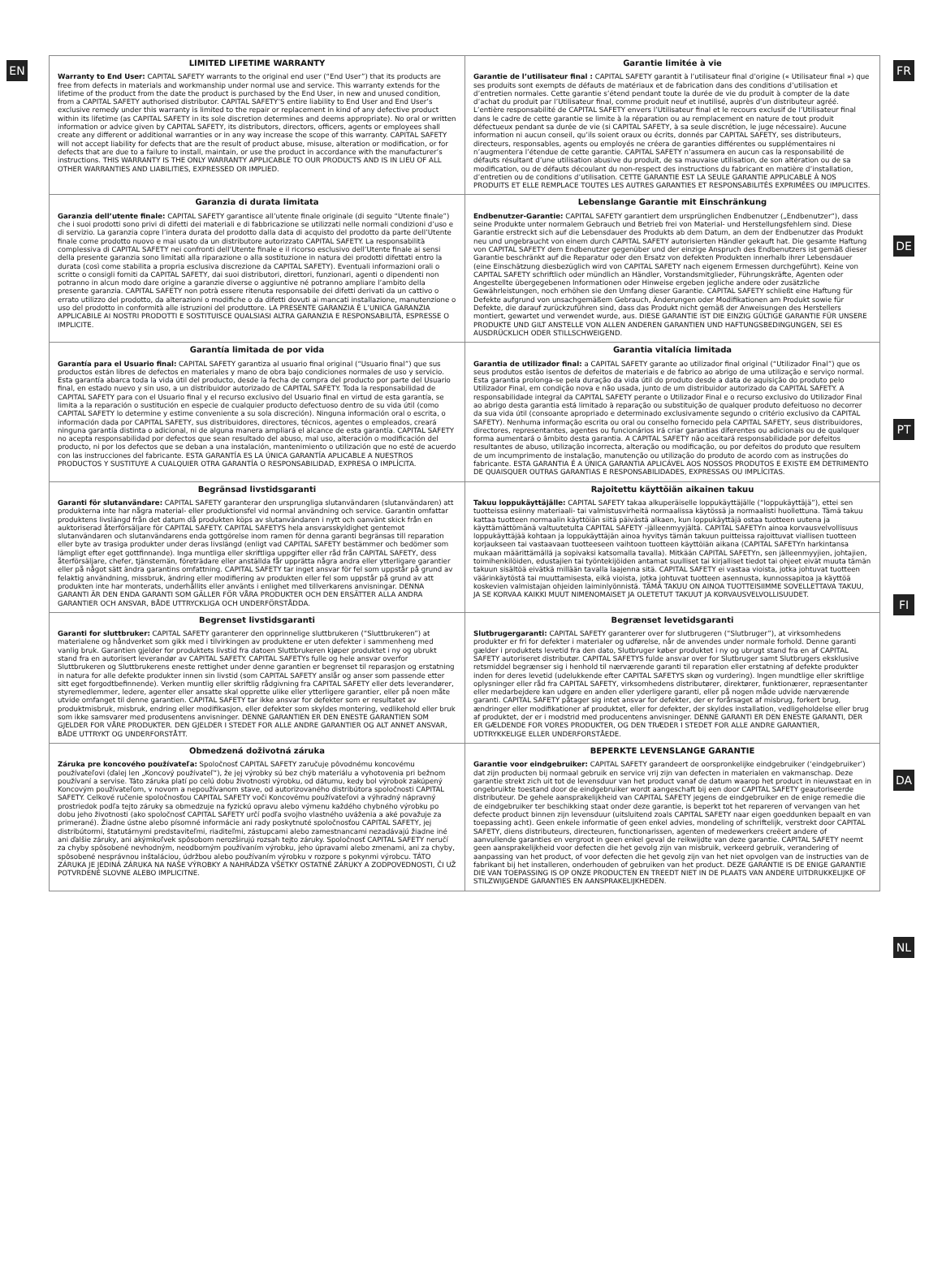EN
LIMITED LIFETIME WARRANTY
Warranty to End User: CAPITAL SAFETY warrants to the original end user (“End User”) that its products are free from defects in materials and workmanship under normal use and service. This warranty extends for the lifetime of the product from the date the product is purchased by the End User, in new and unused condition, from a CAPITAL SAFETY authorised distributor. CAPITAL SAFETY’S entire liability to End User and End User’s exclusive remedy under this warranty is limited to the repair or replacement in kind of any defective product within its lifetime (as CAPITAL SAFETY in its sole discretion determines and deems appropriate). No oral or written information or advice given by CAPITAL SAFETY, its distributors, directors, officers, agents or employees shall create any different or additional warranties or in any way increase the scope of this warranty. CAPITAL SAFETY will not accept liability for defects that are the result of product abuse, misuse, alteration or modification, or for defects that are due to a failure to install, maintain, or use the product in accordance with the manufacturer’s instructions. THIS WARRANTY IS THE ONLY WARRANTY APPLICABLE TO OUR PRODUCTS AND IS IN LIEU OF ALL OTHER WARRANTIES AND LIABILITIES, EXPRESSED OR IMPLIED.
Garantie limitée à vie
Garantie de l’utilisateur final : CAPITAL SAFETY garantit à l’utilisateur final d’origine (« Utilisateur final ») que ses produits sont exempts de défauts de matériaux et de fabrication dans des conditions d’utilisation et d’entretien normales. Cette garantie s’étend pendant toute la durée de vie du produit à compter de la date d’achat du produit par l’Utilisateur final, comme produit neuf et inutilisé, auprès d’un distributeur agréé. L’entière responsabilité de CAPITAL SAFETY envers l’Utilisateur final et le recours exclusif de l’Utilisateur final dans le cadre de cette garantie se limite à la réparation ou au remplacement en nature de tout produit défectueux pendant sa durée de vie (si CAPITAL SAFETY, à sa seule discrétion, le juge nécessaire). Aucune information ni aucun conseil, qu’ils soient oraux ou écrits, donnés par CAPITAL SAFETY, ses distributeurs, directeurs, responsables, agents ou employés ne créera de garanties différentes ou supplémentaires ni n’augmentera l’étendue de cette garantie. CAPITAL SAFETY n’assumera en aucun cas la responsabilité de défauts résultant d’une utilisation abusive du produit, de sa mauvaise utilisation, de son altération ou de sa modification, ou de défauts découlant du non-respect des instructions du fabricant en matière d’installation, d’entretien ou de conditions d’utilisation. CETTE GARANTIE EST LA SEULE GARANTIE APPLICABLE À NOS PRODUITS ET ELLE REMPLACE TOUTES LES AUTRES GARANTIES ET RESPONSABILITÉS EXPRIMÉES OU IMPLICITES.
Garanzia di durata limitata
Garanzia dell’utente finale: CAPITAL SAFETY garantisce all’utente finale originale (di seguito “Utente finale”) che i suoi prodotti sono privi di difetti dei materiali e di fabbricazione se utilizzati nelle normali condizioni d’uso e di servizio. La garanzia copre l’intera durata del prodotto dalla data di acquisto del prodotto da parte dell’Utente finale come prodotto nuovo e mai usato da un distributore autorizzato CAPITAL SAFETY. La responsabilità complessiva di CAPITAL SAFETY nei confronti dell’Utente finale e il ricorso esclusivo dell’Utente finale ai sensi della presente garanzia sono limitati alla riparazione o alla sostituzione in natura dei prodotti difettati entro la durata (così come stabilita a propria esclusiva discrezione da CAPITAL SAFETY). Eventuali informazioni orali o scritte o consigli forniti da CAPITAL SAFETY, dai suoi distributori, direttori, funzionari, agenti o dipendenti non potranno in alcun modo dare origine a garanzie diverse o aggiuntive né potranno ampliare l’ambito della presente garanzia. CAPITAL SAFETY non potrà essere ritenuta responsabile dei difetti derivati da un cattivo o errato utilizzo del prodotto, da alterazioni o modifiche o da difetti dovuti ai mancati installazione, manutenzione o uso del prodotto in conformità alle istruzioni del produttore. LA PRESENTE GARANZIA È L’UNICA GARANZIA APPLICABILE AI NOSTRI PRODOTTI E SOSTITUISCE QUALSIASI ALTRA GARANZIA E RESPONSABILITÀ, ESPRESSE O IMPLICITE.
Lebenslange Garantie mit Einschränkung
Endbenutzer-Garantie: CAPITAL SAFETY garantiert dem ursprünglichen Endbenutzer („Endbenutzer“), dass seine Produkte unter normalem Gebrauch und Betrieb frei von Material- und Herstellungsfehlern sind. Diese Garantie erstreckt sich auf die Lebensdauer des Produkts ab dem Datum, an dem der Endbenutzer das Produkt neu und ungebraucht von einem durch CAPITAL SAFETY autorisierten Händler gekauft hat. Die gesamte Haftung von CAPITAL SAFETY dem Endbenutzer gegenüber und der einzige Anspruch des Endbenutzers ist gemäß dieser Garantie beschränkt auf die Reparatur oder den Ersatz von defekten Produkten innerhalb ihrer Lebensdauer (eine Einschätzung diesbezüglich wird von CAPITAL SAFETY nach eigenem Ermessen durchgeführt). Keine von CAPITAL SAFETY schriftlich oder mündlich an Händler, Vorstandsmitglieder, Führungskräfte, Agenten oder Angestellte übergegebenen Informationen oder Hinweise ergeben jegliche andere oder zusätzliche Gewährleistungen, noch erhöhen sie den Umfang dieser Garantie. CAPITAL SAFETY schließt eine Haftung für Defekte aufgrund von unsachgemäßem Gebrauch, Änderungen oder Modifikationen am Produkt sowie für Defekte, die darauf zurückzuführen sind, dass das Produkt nicht gemäß der Anweisungen des Herstellers montiert, gewartet und verwendet wurde, aus. DIESE GARANTIE IST DIE EINZIG GÜLTIGE GARANTIE FÜR UNSERE PRODUKTE UND GILT ANSTELLE VON ALLEN ANDEREN GARANTIEN UND HAFTUNGSBEDINGUNGEN, SEI ES AUSDRÜCKLICH ODER STILLSCHWEIGEND.
Garantía limitada de por vida
Garantía para el Usuario final: CAPITAL SAFETY garantiza al usuario final original (“Usuario final”) que sus productos están libres de defectos en materiales y mano de obra bajo condiciones normales de uso y servicio. Esta garantía abarca toda la vida útil del producto, desde la fecha de compra del producto por parte del Usuario final, en estado nuevo y sin uso, a un distribuidor autorizado de CAPITAL SAFETY. Toda la responsabilidad de CAPITAL SAFETY para con el Usuario final y el recurso exclusivo del Usuario final en virtud de esta garantía, se limita a la reparación o sustitución en especie de cualquier producto defectuoso dentro de su vida útil (como CAPITAL SAFETY lo determine y estime conveniente a su sola discreción). Ninguna información oral o escrita, o información dada por CAPITAL SAFETY, sus distribuidores, directores, técnicos, agentes o empleados, creará ninguna garantía distinta o adicional, ni de alguna manera ampliará el alcance de esta garantía. CAPITAL SAFETY no acepta responsabilidad por defectos que sean resultado del abuso, mal uso, alteración o modificación del producto, ni por los defectos que se deban a una instalación, mantenimiento o utilización que no esté de acuerdo con las instrucciones del fabricante. ESTA GARANTÍA ES LA ÚNICA GARANTÍA APLICABLE A NUESTROS PRODUCTOS Y SUSTITUYE A CUALQUIER OTRA GARANTÍA O RESPONSABILIDAD, EXPRESA O IMPLÍCITA.
Garantia vitalícia limitada
Garantia de utilizador final: a CAPITAL SAFETY garante ao utilizador final original (“Utilizador Final”) que os seus produtos estão isentos de defeitos de materiais e de fabrico ao abrigo de uma utilização e serviço normal. Esta garantia prolonga-se pela duração da vida útil do produto desde a data de aquisição do produto pelo Utilizador Final, em condição nova e não usada, junto de um distribuidor autorizado da CAPITAL SAFETY. A responsabilidade integral da CAPITAL SAFETY perante o Utilizador Final e o recurso exclusivo do Utilizador Final ao abrigo desta garantia está limitado à reparação ou substituição de qualquer produto defeituoso no decorrer da sua vida útil (consoante apropriado e determinado exclusivamente segundo o critério exclusivo da CAPITAL SAFETY). Nenhuma informação escrita ou oral ou conselho fornecido pela CAPITAL SAFETY, seus distribuidores, directores, representantes, agentes ou funcionários irá criar garantias diferentes ou adicionais ou de qualquer forma aumentará o âmbito desta garantia. A CAPITAL SAFETY não aceitará responsabilidade por defeitos resultantes de abuso, utilização incorrecta, alteração ou modificação, ou por defeitos do produto que resultem de um incumprimento de instalação, manutenção ou utilização do produto de acordo com as instruções do fabricante. ESTA GARANTIA É A ÚNICA GARANTIA APLICÁVEL AOS NOSSOS PRODUTOS E EXISTE EM DETRIMENTO DE QUAISQUER OUTRAS GARANTIAS E RESPONSABILIDADES, EXPRESSAS OU IMPLÍCITAS.
Begränsad livstidsgaranti
Garanti för slutanvändare: CAPITAL SAFETY garanterar den ursprungliga slutanvändaren (slutanvändaren) att produkterna inte har några material- eller produktionsfel vid normal användning och service. Garantin omfattar produktens livslängd från det datum då produkten köps av slutanvändaren i nytt och oanvänt skick från en auktoriserad återförsäljare för CAPITAL SAFETY. CAPITAL SAFETYS hela ansvarsskyldighet gentemot slutanvändaren och slutanvändarens enda gottgörelse inom ramen för denna garanti begränsas till reparation eller byte av trasiga produkter under deras livslängd (enligt vad CAPITAL SAFETY bestämmer och bedömer som lämpligt efter eget gottfinnande). Inga muntliga eller skriftliga uppgifter eller råd från CAPITAL SAFETY, dess återförsäljare, chefer, tjänstemän, företrädare eller anställda får upprätta några andra eller ytterligare garantier eller på något sätt ändra garantins omfattning. CAPITAL SAFETY tar inget ansvar för fel som uppstår på grund av felaktig användning, missbruk, ändring eller modifiering av produkten eller fel som uppstår på grund av att produkten inte har monterats, underhållits eller använts i enlighet med tillverkarens anvisningar. DENNA GARANTI ÄR DEN ENDA GARANTI SOM GÄLLER FÖR VÅRA PRODUKTER OCH DEN ERSÄTTER ALLA ANDRA GARANTIER OCH ANSVAR, BÅDE UTTRYCKLIGA OCH UNDERFÖRSTÅDDA.
Rajoitettu käyttöiän aikainen takuu
Takuu loppukäyttäjälle: CAPITAL SAFETY takaa alkuperäiselle loppukäyttäjälle (“loppukäyttäjä”), ettei sen tuotteissa esiinny materiaali- tai valmistusvirheitä normaalissa käytössä ja normaalisti huollettuna. Tämä takuu kattaa tuotteen normaalin käyttöiän siitä päivästä alkaen, kun loppukäyttäjä ostaa tuotteen uutena ja käyttämättömänä valtuutetulta CAPITAL SAFETY -jälleenmyyjältä. CAPITAL SAFETYn ainoa korvausvelvollisuus loppukäyttäjää kohtaan ja loppukäyttäjän ainoa hyvitys tämän takuun puitteissa rajoittuvat viallisen tuotteen korjaukseen tai vastaavaan tuotteeseen vaihtoon tuotteen käyttöiän aikana (CAPITAL SAFETYn harkintansa mukaan määrittämällä ja sopivaksi katsomalla tavalla). Mitkään CAPITAL SAFETYn, sen jälleenmyyjien, johtajien, toimihenkilöiden, edustajien tai työntekijöiden antamat suulliset tai kirjalliset tiedot tai ohjeet eivät muuta tämän takuun sisältöä eivätkä millään tavalla laajenna sitä. CAPITAL SAFETY ei vastaa vioista, jotka johtuvat tuotteen väärinkäytöstä tai muuttamisesta, eikä vioista, jotka johtuvat tuotteen asennusta, kunnossapitoa ja käyttöä koskevien valmistajan ohjeiden laiminlyönnistä. TÄMÄ TAKUU ON AINOA TUOTTEISIIMME SOVELLETTAVA TAKUU, JA SE KORVAA KAIKKI MUUT NIMENOMAISET JA OLETETUT TAKUUT JA KORVAUSVELVOLLISUUDET.
Begrenset livstidsgaranti
Garanti for sluttbruker: CAPITAL SAFETY garanterer den opprinnelige sluttbrukeren (“Sluttbrukeren”) at materialene og håndverket som gikk med i tilvirkingen av produktene er uten defekter i sammenheng med vanlig bruk. Garantien gjelder for produktets livstid fra datoen Sluttbrukeren kjøper produktet i ny og ubrukt stand fra en autorisert leverandør av CAPITAL SAFETY. CAPITAL SAFETYs fulle og hele ansvar overfor Sluttbrukeren og Sluttbrukerens eneste rettighet under denne garantien er begrenset til reparasjon og erstatning in natura for alle defekte produkter innen sin livstid (som CAPITAL SAFETY anslår og anser som passende etter sitt eget forgodtbefinnende). Verken muntlig eller skriftlig rådgivning fra CAPITAL SAFETY eller dets leverandører, styremedlemmer, ledere, agenter eller ansatte skal opprette ulike eller ytterligere garantier, eller på noen måte utvide omfanget til denne garantien. CAPITAL SAFETY tar ikke ansvar for defekter som er resultatet av produktmisbruk, misbruk, endring eller modifikasjon, eller defekter som skyldes montering, vedlikehold eller bruk som ikke samsvarer med produsentens anvisninger. DENNE GARANTIEN ER DEN ENESTE GARANTIEN SOM GJELDER FOR VÅRE PRODUKTER. DEN GJELDER I STEDET FOR ALLE ANDRE GARANTIER OG ALT ANNET ANSVAR, BÅDE UTTRYKT OG UNDERFORSTÅTT.
Begrænset levetidsgaranti
Slutbrugergaranti: CAPITAL SAFETY garanterer over for slutbrugeren (“Slutbruger”), at virksomhedens produkter er fri for defekter i materialer og udførelse, når de anvendes under normale forhold. Denne garanti gælder i produktets levetid fra den dato, Slutbruger køber produktet i ny og ubrugt stand fra en af CAPITAL SAFETY autoriseret distributør. CAPITAL SAFETYS fulde ansvar over for Slutbruger samt Slutbrugers eksklusive retsmiddel begrænser sig i henhold til nærværende garanti til reparation eller erstatning af defekte produkter inden for deres levetid (udelukkende efter CAPITAL SAFETYS skøn og vurdering). Ingen mundtlige eller skriftlige oplysninger eller råd fra CAPITAL SAFETY, virksomhedens distributører, direktører, funktionærer, repræsentanter eller medarbejdere kan udgøre en anden eller yderligere garanti, eller på nogen måde udvide nærværende garanti. CAPITAL SAFETY påtager sig intet ansvar for defekter, der er forårsaget af misbrug, forkert brug, ændringer eller modifikationer af produktet, eller for defekter, der skyldes installation, vedligeholdelse eller brug af produktet, der er i modstrid med producentens anvisninger. DENNE GARANTI ER DEN ENESTE GARANTI, DER ER GÆLDENDE FOR VORES PRODUKTER, OG DEN TRÆDER I STEDET FOR ALLE ANDRE GARANTIER, UDTRYKKELIGE ELLER UNDERFORSTÅEDE.
Obmedzená doživotná záruka
Záruka pre koncového používateľa: Spoločnosť CAPITAL SAFETY zaručuje pôvodnému koncovému používateľovi (ďalej len „Koncový používateľ“), že jej výrobky sú bez chýb materiálu a vyhotovenia pri bežnom používaní a servise. Táto záruka platí po celú dobu životnosti výrobku, od dátumu, kedy bol výrobok zakúpený Koncovým používateľom, v novom a nepoužívanom stave, od autorizovaného distribútora spoločnosti CAPITAL SAFETY. Celkové ručenie spoločnosťou CAPITAL SAFETY voči Koncovému používateľovi a výhradný nápravný prostriedok podľa tejto záruky sa obmedzuje na fyzickú opravu alebo výmenu každého chybného výrobku po dobu jeho životnosti (ako spoločnosť CAPITAL SAFETY určí podľa svojho vlastného uváženia a aké považuje za primerané). Žiadne ústne alebo písomné informácie ani rady poskytnuté spoločnosťou CAPITAL SAFETY, jej distribútormi, štatutárnymi predstaviteľmi, riaditeľmi, zástupcami alebo zamestnancami nezadávajú žiadne iné ani ďalšie záruky, ani akýmkoľvek spôsobom nerozširujú rozsah tejto záruky. Spoločnosť CAPITAL SAFETY neručí za chyby spôsobené nevhodným, neodborným používaním výrobku, jeho úpravami alebo zmenami, ani za chyby, spôsobené nesprávnou inštaláciou, údržbou alebo používaním výrobku v rozpore s pokynmi výrobcu. TÁTO ZÁRUKA JE JEDINÁ ZÁRUKA NA NAŠE VÝROBKY A NAHRÁDZA VŠETKY OSTATNÉ ZÁRUKY A ZODPOVEDNOSTI, ČI UŽ POTVRDENÉ SLOVNE ALEBO IMPLICITNE.
BEPERKTE LEVENSLANGE GARANTIE
Garantie voor eindgebruiker: CAPITAL SAFETY garandeert de oorspronkelijke eindgebruiker (‘eindgebruiker’) dat zijn producten bij normaal gebruik en service vrij zijn van defecten in materialen en vakmanschap. Deze garantie strekt zich uit tot de levensduur van het product vanaf de datum waarop het product in nieuwstaat en in ongebruikte toestand door de eindgebruiker wordt aangeschaft bij een door CAPITAL SAFETY geautoriseerde distributeur. De gehele aansprakelijkheid van CAPITAL SAFETY jegens de eindgebruiker en de enige remedie die de eindgebruiker ter beschikking staat onder deze garantie, is beperkt tot het repareren of vervangen van het defecte product binnen zijn levensduur (uitsluitend zoals CAPITAL SAFETY naar eigen goeddunken bepaalt en van toepassing acht). Geen enkele informatie of geen enkel advies, mondeling of schriftelijk, verstrekt door CAPITAL SAFETY, diens distributeurs, directeuren, functionarissen, agenten of medewerkers creëert andere of aanvullende garanties en vergroot in geen enkel geval de reikwijdte van deze garantie. CAPITAL SAFETY neemt geen aansprakelijkheid voor defecten die het gevolg zijn van misbruik, verkeerd gebruik, verandering of aanpassing van het product, of voor defecten die het gevolg zijn van het niet opvolgen van de instructies van de fabrikant bij het installeren, onderhouden of gebruiken van het product. DEZE GARANTIE IS DE ENIGE GARANTIE DIE VAN TOEPASSING IS OP ONZE PRODUCTEN EN TREEDT NIET IN DE PLAATS VAN ANDERE UITDRUKKELIJKE OF STILZWIJGENDE GARANTIES EN AANSPRAKELIJKHEDEN.
FR
DE
PT
FI
DA
NL
IT ES SW NO SK